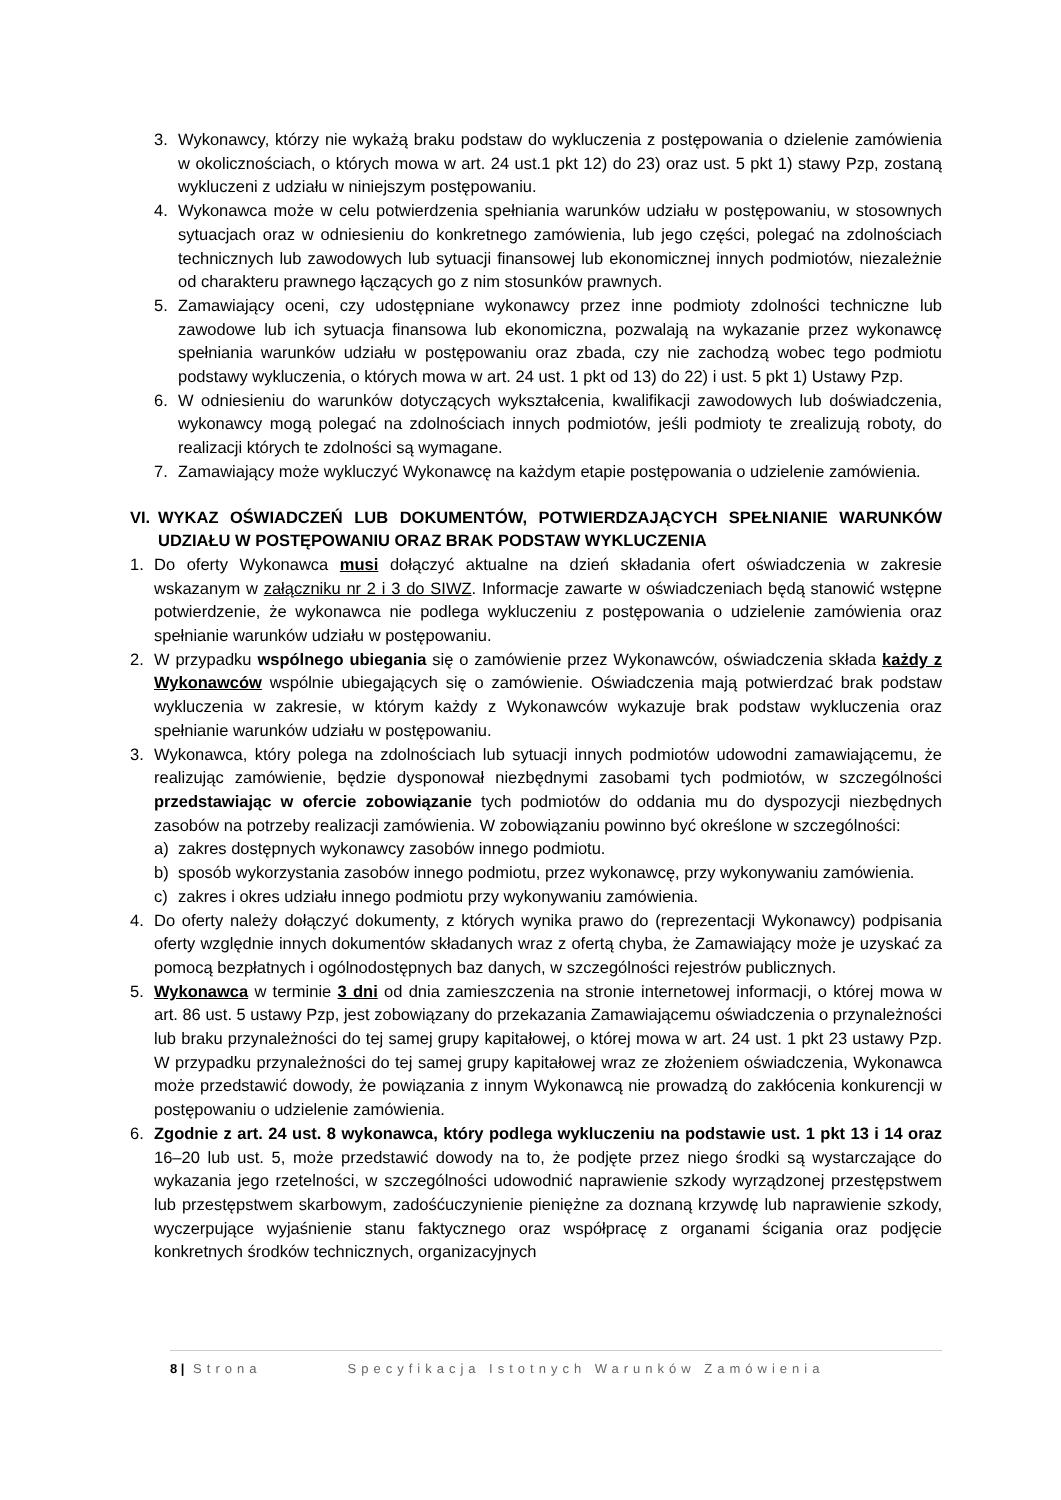3. Wykonawcy, którzy nie wykażą braku podstaw do wykluczenia z postępowania o dzielenie zamówienia w okolicznościach, o których mowa w art. 24 ust.1 pkt 12) do 23) oraz ust. 5 pkt 1) stawy Pzp, zostaną wykluczeni z udziału w niniejszym postępowaniu.
4. Wykonawca może w celu potwierdzenia spełniania warunków udziału w postępowaniu, w stosownych sytuacjach oraz w odniesieniu do konkretnego zamówienia, lub jego części, polegać na zdolnościach technicznych lub zawodowych lub sytuacji finansowej lub ekonomicznej innych podmiotów, niezależnie od charakteru prawnego łączących go z nim stosunków prawnych.
5. Zamawiający oceni, czy udostępniane wykonawcy przez inne podmioty zdolności techniczne lub zawodowe lub ich sytuacja finansowa lub ekonomiczna, pozwalają na wykazanie przez wykonawcę spełniania warunków udziału w postępowaniu oraz zbada, czy nie zachodzą wobec tego podmiotu podstawy wykluczenia, o których mowa w art. 24 ust. 1 pkt od 13) do 22) i ust. 5 pkt 1) Ustawy Pzp.
6. W odniesieniu do warunków dotyczących wykształcenia, kwalifikacji zawodowych lub doświadczenia, wykonawcy mogą polegać na zdolnościach innych podmiotów, jeśli podmioty te zrealizują roboty, do realizacji których te zdolności są wymagane.
7. Zamawiający może wykluczyć Wykonawcę na każdym etapie postępowania o udzielenie zamówienia.
VI. WYKAZ OŚWIADCZEŃ LUB DOKUMENTÓW, POTWIERDZAJĄCYCH SPEŁNIANIE WARUNKÓW UDZIAŁU W POSTĘPOWANIU ORAZ BRAK PODSTAW WYKLUCZENIA
1. Do oferty Wykonawca musi dołączyć aktualne na dzień składania ofert oświadczenia w zakresie wskazanym w załączniku nr 2 i 3 do SIWZ. Informacje zawarte w oświadczeniach będą stanowić wstępne potwierdzenie, że wykonawca nie podlega wykluczeniu z postępowania o udzielenie zamówienia oraz spełnianie warunków udziału w postępowaniu.
2. W przypadku wspólnego ubiegania się o zamówienie przez Wykonawców, oświadczenia składa każdy z Wykonawców wspólnie ubiegających się o zamówienie. Oświadczenia mają potwierdzać brak podstaw wykluczenia w zakresie, w którym każdy z Wykonawców wykazuje brak podstaw wykluczenia oraz spełnianie warunków udziału w postępowaniu.
3. Wykonawca, który polega na zdolnościach lub sytuacji innych podmiotów udowodni zamawiającemu, że realizując zamówienie, będzie dysponował niezbędnymi zasobami tych podmiotów, w szczególności przedstawiając w ofercie zobowiązanie tych podmiotów do oddania mu do dyspozycji niezbędnych zasobów na potrzeby realizacji zamówienia. W zobowiązaniu powinno być określone w szczególności:
a) zakres dostępnych wykonawcy zasobów innego podmiotu.
b) sposób wykorzystania zasobów innego podmiotu, przez wykonawcę, przy wykonywaniu zamówienia.
c) zakres i okres udziału innego podmiotu przy wykonywaniu zamówienia.
4. Do oferty należy dołączyć dokumenty, z których wynika prawo do (reprezentacji Wykonawcy) podpisania oferty względnie innych dokumentów składanych wraz z ofertą chyba, że Zamawiający może je uzyskać za pomocą bezpłatnych i ogólnodostępnych baz danych, w szczególności rejestrów publicznych.
5. Wykonawca w terminie 3 dni od dnia zamieszczenia na stronie internetowej informacji, o której mowa w art. 86 ust. 5 ustawy Pzp, jest zobowiązany do przekazania Zamawiającemu oświadczenia o przynależności lub braku przynależności do tej samej grupy kapitałowej, o której mowa w art. 24 ust. 1 pkt 23 ustawy Pzp. W przypadku przynależności do tej samej grupy kapitałowej wraz ze złożeniem oświadczenia, Wykonawca może przedstawić dowody, że powiązania z innym Wykonawcą nie prowadzą do zakłócenia konkurencji w postępowaniu o udzielenie zamówienia.
6. Zgodnie z art. 24 ust. 8 wykonawca, który podlega wykluczeniu na podstawie ust. 1 pkt 13 i 14 oraz 16–20 lub ust. 5, może przedstawić dowody na to, że podjęte przez niego środki są wystarczające do wykazania jego rzetelności, w szczególności udowodnić naprawienie szkody wyrządzonej przestępstwem lub przestępstwem skarbowym, zadośćuczynienie pieniężne za doznaną krzywdę lub naprawienie szkody, wyczerpujące wyjaśnienie stanu faktycznego oraz współpracę z organami ścigania oraz podjęcie konkretnych środków technicznych, organizacyjnych
8 | Strona Specyfikacja Istotnych Warunków Zamówienia